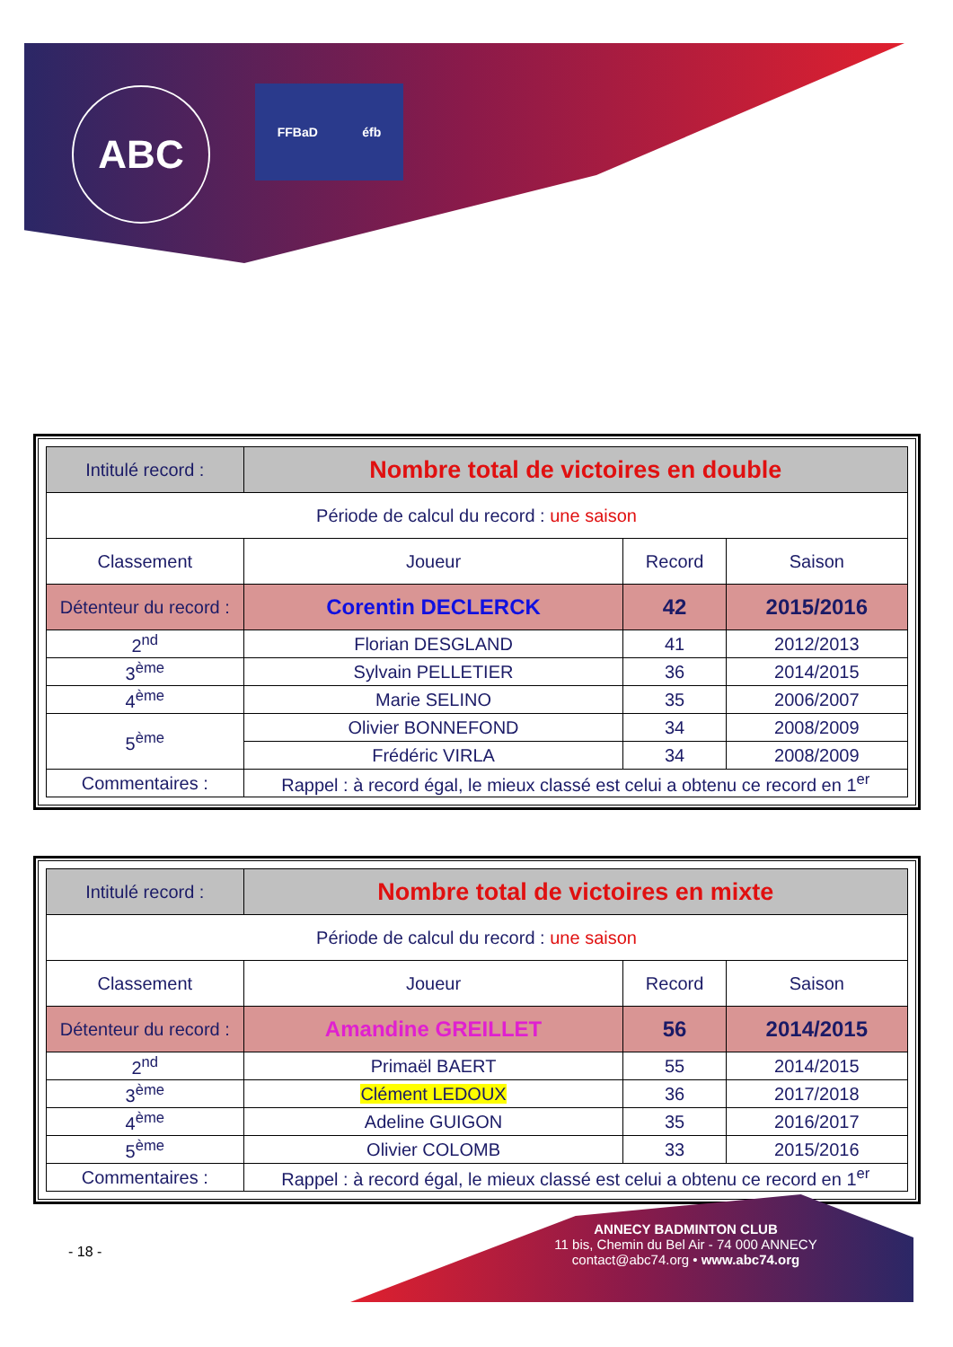ABC
FFBaD éfb
| Intitulé record : | Nombre total de victoires en double | | |
| Période de calcul du record : une saison | | | |
| Classement | Joueur | Record | Saison |
| Détenteur du record : | Corentin DECLERCK | 42 | 2015/2016 |
| 2<sup>nd</sup> | Florian DESGLAND | 41 | 2012/2013 |
| 3<sup>ème</sup> | Sylvain PELLETIER | 36 | 2014/2015 |
| 4<sup>ème</sup> | Marie SELINO | 35 | 2006/2007 |
| 5<sup>ème</sup> | Olivier BONNEFOND | 34 | 2008/2009 |
| | Frédéric VIRLA | 34 | 2008/2009 |
| Commentaires : | Rappel : à record égal, le mieux classé est celui a obtenu ce record en 1<sup>er</sup> | | |
| Intitulé record : | Nombre total de victoires en mixte | | |
| Période de calcul du record : une saison | | | |
| Classement | Joueur | Record | Saison |
| Détenteur du record : | Amandine GREILLET | 56 | 2014/2015 |
| 2<sup>nd</sup> | Primaël BAERT | 55 | 2014/2015 |
| 3<sup>ème</sup> | Clément LEDOUX | 36 | 2017/2018 |
| 4<sup>ème</sup> | Adeline GUIGON | 35 | 2016/2017 |
| 5<sup>ème</sup> | Olivier COLOMB | 33 | 2015/2016 |
| Commentaires : | Rappel : à record égal, le mieux classé est celui a obtenu ce record en 1<sup>er</sup> | | |
- 18 -
ANNECY BADMINTON CLUB
11 bis, Chemin du Bel Air - 74 000 ANNECY
contact@abc74.org • www.abc74.org